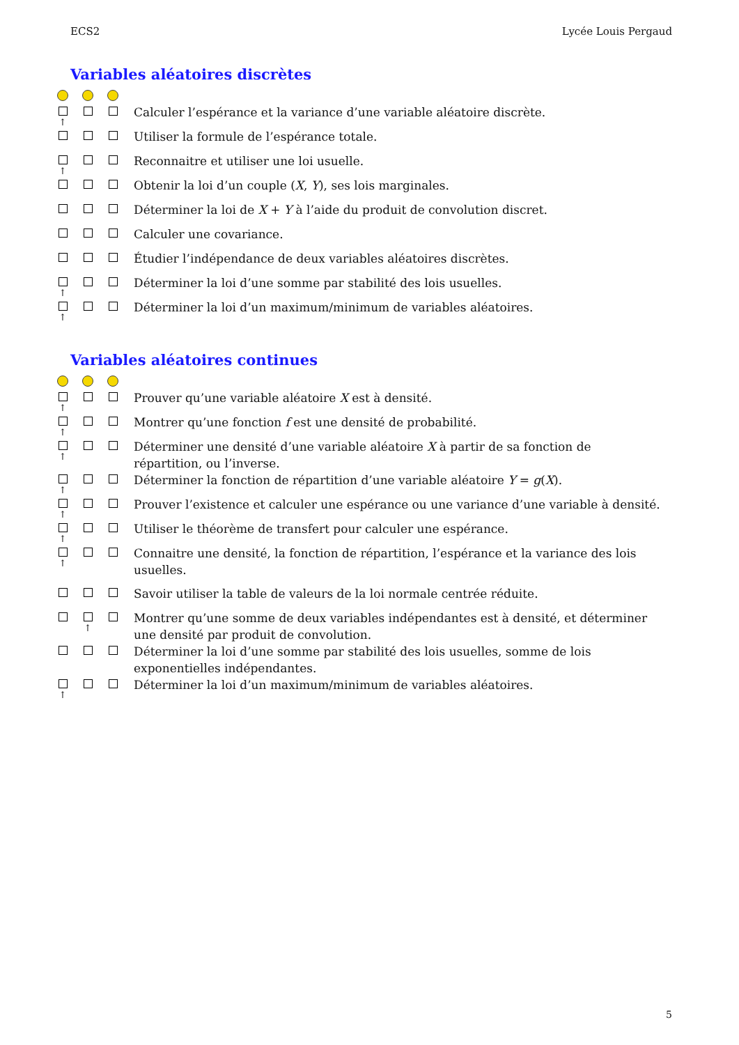ECS2 Lycée Louis Pergaud
Variables aléatoires discrètes
↑
Calculer l’espérance et la variance d’une variable aléatoire discrète.
Utiliser la formule de l’espérance totale.
↑
Reconnaitre et utiliser une loi usuelle.
Obtenir la loi d’un couple (X, Y), ses lois marginales.
Déterminer la loi de X + Y à l’aide du produit de convolution discret.
Calculer une covariance.
Étudier l’indépendance de deux variables aléatoires discrètes.
↑
Déterminer la loi d’une somme par stabilité des lois usuelles.
↑
Déterminer la loi d’un maximum/minimum de variables aléatoires.
Variables aléatoires continues
↑
Prouver qu’une variable aléatoire X est à densité.
↑
Montrer qu’une fonction f est une densité de probabilité.
↑
Déterminer une densité d’une variable aléatoire X à partir de sa fonction de répartition, ou l’inverse.
↑
Déterminer la fonction de répartition d’une variable aléatoire Y = g(X).
↑
Prouver l’existence et calculer une espérance ou une variance d’une variable à densité.
↑
Utiliser le théorème de transfert pour calculer une espérance.
↑
Connaitre une densité, la fonction de répartition, l’espérance et la variance des lois usuelles.
Savoir utiliser la table de valeurs de la loi normale centrée réduite.
↑
Montrer qu’une somme de deux variables indépendantes est à densité, et déterminer une densité par produit de convolution.
Déterminer la loi d’une somme par stabilité des lois usuelles, somme de lois exponentielles indépendantes.
↑
Déterminer la loi d’un maximum/minimum de variables aléatoires.
5